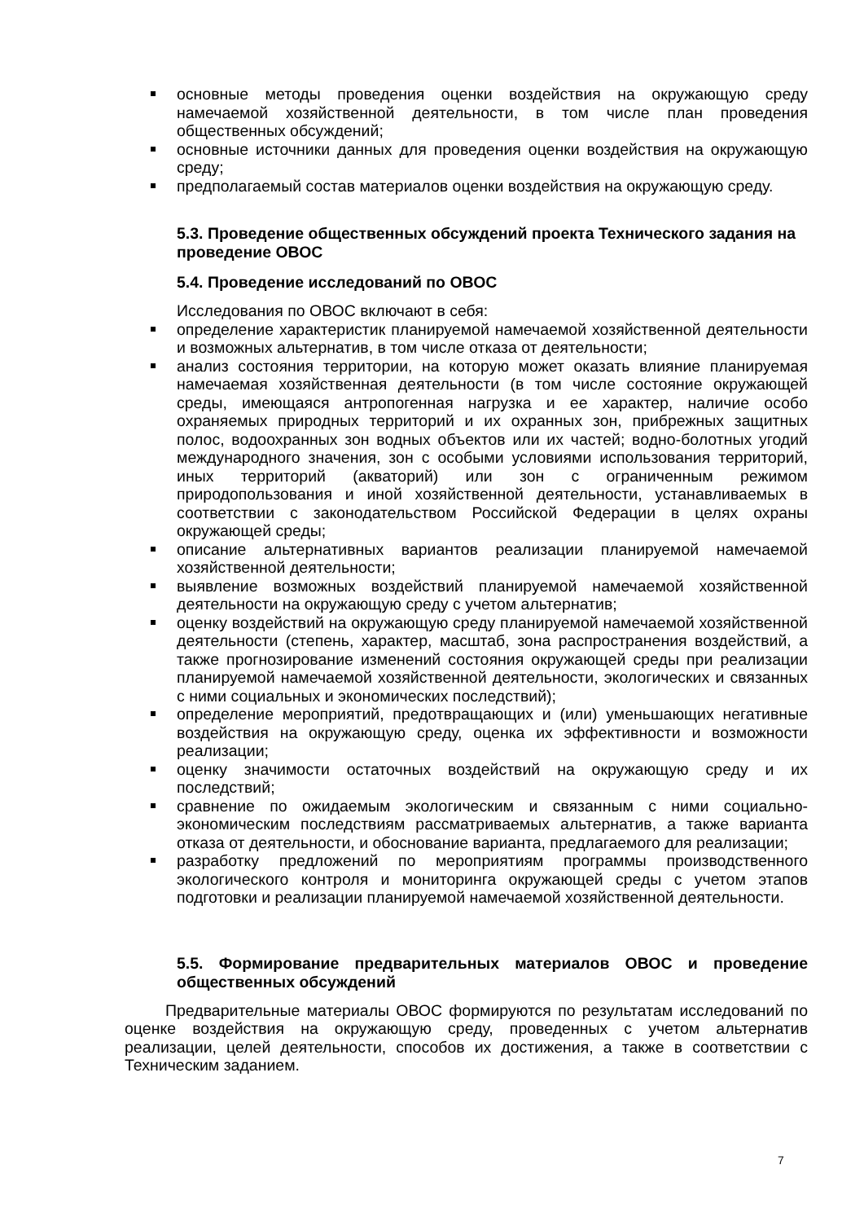основные методы проведения оценки воздействия на окружающую среду намечаемой хозяйственной деятельности, в том числе план проведения общественных обсуждений;
основные источники данных для проведения оценки воздействия на окружающую среду;
предполагаемый состав материалов оценки воздействия на окружающую среду.
5.3. Проведение общественных обсуждений проекта Технического задания на проведение ОВОС
5.4. Проведение исследований по ОВОС
Исследования по ОВОС включают в себя:
определение характеристик планируемой намечаемой хозяйственной деятельности и возможных альтернатив, в том числе отказа от деятельности;
анализ состояния территории, на которую может оказать влияние планируемая намечаемая хозяйственная деятельности (в том числе состояние окружающей среды, имеющаяся антропогенная нагрузка и ее характер, наличие особо охраняемых природных территорий и их охранных зон, прибрежных защитных полос, водоохранных зон водных объектов или их частей; водно-болотных угодий международного значения, зон с особыми условиями использования территорий, иных территорий (акваторий) или зон с ограниченным режимом природопользования и иной хозяйственной деятельности, устанавливаемых в соответствии с законодательством Российской Федерации в целях охраны окружающей среды;
описание альтернативных вариантов реализации планируемой намечаемой хозяйственной деятельности;
выявление возможных воздействий планируемой намечаемой хозяйственной деятельности на окружающую среду с учетом альтернатив;
оценку воздействий на окружающую среду планируемой намечаемой хозяйственной деятельности (степень, характер, масштаб, зона распространения воздействий, а также прогнозирование изменений состояния окружающей среды при реализации планируемой намечаемой хозяйственной деятельности, экологических и связанных с ними социальных и экономических последствий);
определение мероприятий, предотвращающих и (или) уменьшающих негативные воздействия на окружающую среду, оценка их эффективности и возможности реализации;
оценку значимости остаточных воздействий на окружающую среду и их последствий;
сравнение по ожидаемым экологическим и связанным с ними социально-экономическим последствиям рассматриваемых альтернатив, а также варианта отказа от деятельности, и обоснование варианта, предлагаемого для реализации;
разработку предложений по мероприятиям программы производственного экологического контроля и мониторинга окружающей среды с учетом этапов подготовки и реализации планируемой намечаемой хозяйственной деятельности.
5.5. Формирование предварительных материалов ОВОС и проведение общественных обсуждений
Предварительные материалы ОВОС формируются по результатам исследований по оценке воздействия на окружающую среду, проведенных с учетом альтернатив реализации, целей деятельности, способов их достижения, а также в соответствии с Техническим заданием.
7